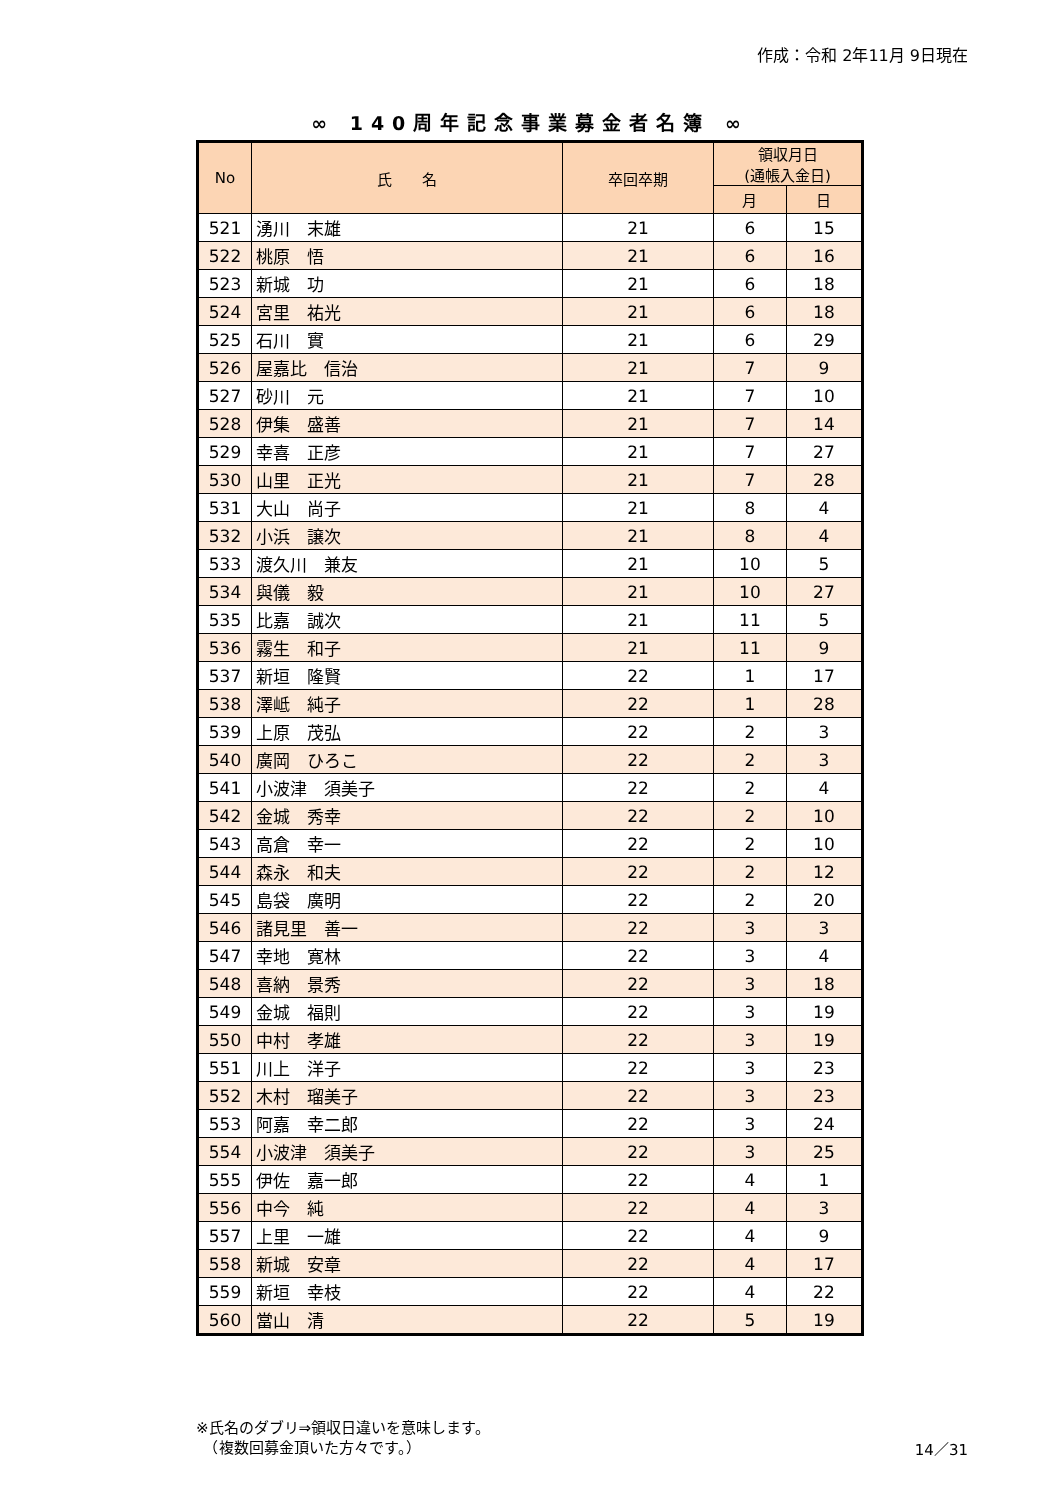作成：令和 2年11月 9日現在
∞ 140周年記念事業募金者名簿 ∞
| No | 氏 名 | 卒回卒期 | 領収月日 (通帳入金日) | |
| --- | --- | --- | --- | --- |
| | | | 月 | 日 |
| 521 | 湧川 末雄 | 21 | 6 | 15 |
| 522 | 桃原 悟 | 21 | 6 | 16 |
| 523 | 新城 功 | 21 | 6 | 18 |
| 524 | 宮里 祐光 | 21 | 6 | 18 |
| 525 | 石川 實 | 21 | 6 | 29 |
| 526 | 屋嘉比 信治 | 21 | 7 | 9 |
| 527 | 砂川 元 | 21 | 7 | 10 |
| 528 | 伊集 盛善 | 21 | 7 | 14 |
| 529 | 幸喜 正彦 | 21 | 7 | 27 |
| 530 | 山里 正光 | 21 | 7 | 28 |
| 531 | 大山 尚子 | 21 | 8 | 4 |
| 532 | 小浜 譲次 | 21 | 8 | 4 |
| 533 | 渡久川 兼友 | 21 | 10 | 5 |
| 534 | 與儀 毅 | 21 | 10 | 27 |
| 535 | 比嘉 誠次 | 21 | 11 | 5 |
| 536 | 霧生 和子 | 21 | 11 | 9 |
| 537 | 新垣 隆賢 | 22 | 1 | 17 |
| 538 | 澤岻 純子 | 22 | 1 | 28 |
| 539 | 上原 茂弘 | 22 | 2 | 3 |
| 540 | 廣岡 ひろこ | 22 | 2 | 3 |
| 541 | 小波津 須美子 | 22 | 2 | 4 |
| 542 | 金城 秀幸 | 22 | 2 | 10 |
| 543 | 高倉 幸一 | 22 | 2 | 10 |
| 544 | 森永 和夫 | 22 | 2 | 12 |
| 545 | 島袋 廣明 | 22 | 2 | 20 |
| 546 | 諸見里 善一 | 22 | 3 | 3 |
| 547 | 幸地 寛林 | 22 | 3 | 4 |
| 548 | 喜納 景秀 | 22 | 3 | 18 |
| 549 | 金城 福則 | 22 | 3 | 19 |
| 550 | 中村 孝雄 | 22 | 3 | 19 |
| 551 | 川上 洋子 | 22 | 3 | 23 |
| 552 | 木村 瑠美子 | 22 | 3 | 23 |
| 553 | 阿嘉 幸二郎 | 22 | 3 | 24 |
| 554 | 小波津 須美子 | 22 | 3 | 25 |
| 555 | 伊佐 嘉一郎 | 22 | 4 | 1 |
| 556 | 中今 純 | 22 | 4 | 3 |
| 557 | 上里 一雄 | 22 | 4 | 9 |
| 558 | 新城 安章 | 22 | 4 | 17 |
| 559 | 新垣 幸枝 | 22 | 4 | 22 |
| 560 | 當山 清 | 22 | 5 | 19 |
※氏名のダブリ⇒領収日違いを意味します。
　（複数回募金頂いた方々です。）
14／31